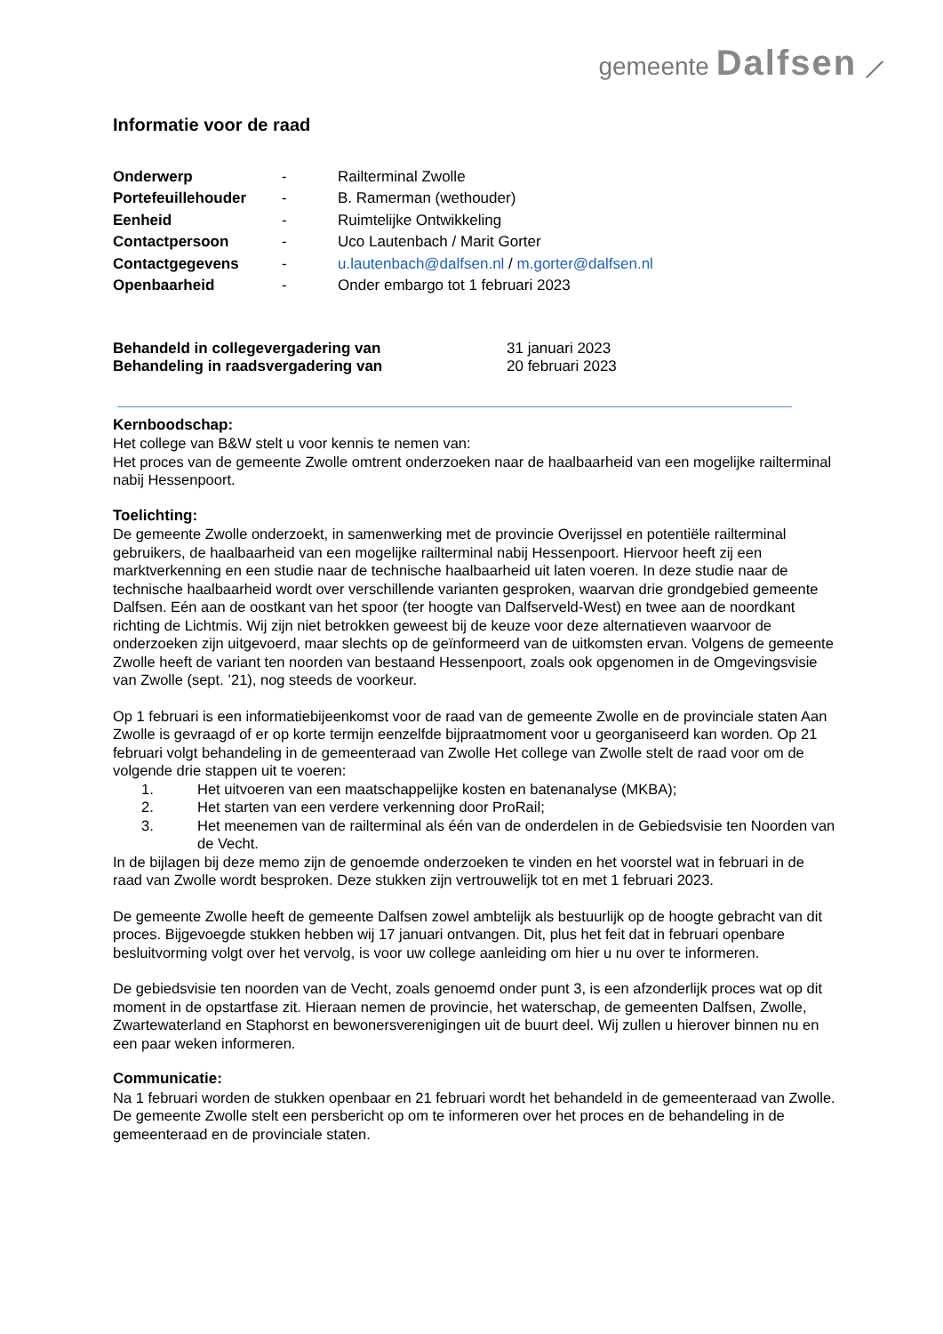gemeente Dalfsen ⟋
Informatie voor de raad
Onderwerp - Railterminal Zwolle Portefeuillehouder - B. Ramerman (wethouder) Eenheid - Ruimtelijke Ontwikkeling Contactpersoon - Uco Lautenbach / Marit Gorter Contactgegevens - u.lautenbach@dalfsen.nl / m.gorter@dalfsen.nl Openbaarheid - Onder embargo tot 1 februari 2023
Behandeld in collegevergadering van 31 januari 2023 Behandeling in raadsvergadering van 20 februari 2023
Kernboodschap:
Het college van B&W stelt u voor kennis te nemen van:
Het proces van de gemeente Zwolle omtrent onderzoeken naar de haalbaarheid van een mogelijke railterminal nabij Hessenpoort.
Toelichting:
De gemeente Zwolle onderzoekt, in samenwerking met de provincie Overijssel en potentiële railterminal gebruikers, de haalbaarheid van een mogelijke railterminal nabij Hessenpoort. Hiervoor heeft zij een marktverkenning en een studie naar de technische haalbaarheid uit laten voeren. In deze studie naar de technische haalbaarheid wordt over verschillende varianten gesproken, waarvan drie grondgebied gemeente Dalfsen. Eén aan de oostkant van het spoor (ter hoogte van Dalfserveld-West) en twee aan de noordkant richting de Lichtmis. Wij zijn niet betrokken geweest bij de keuze voor deze alternatieven waarvoor de onderzoeken zijn uitgevoerd, maar slechts op de geïnformeerd van de uitkomsten ervan. Volgens de gemeente Zwolle heeft de variant ten noorden van bestaand Hessenpoort, zoals ook opgenomen in de Omgevingsvisie van Zwolle (sept. ’21), nog steeds de voorkeur.
Op 1 februari is een informatiebijeenkomst voor de raad van de gemeente Zwolle en de provinciale staten Aan Zwolle is gevraagd of er op korte termijn eenzelfde bijpraatmoment voor u georganiseerd kan worden. Op 21 februari volgt behandeling in de gemeenteraad van Zwolle Het college van Zwolle stelt de raad voor om de volgende drie stappen uit te voeren:
1. Het uitvoeren van een maatschappelijke kosten en batenanalyse (MKBA);
2. Het starten van een verdere verkenning door ProRail;
3. Het meenemen van de railterminal als één van de onderdelen in de Gebiedsvisie ten Noorden van de Vecht.
In de bijlagen bij deze memo zijn de genoemde onderzoeken te vinden en het voorstel wat in februari in de raad van Zwolle wordt besproken. Deze stukken zijn vertrouwelijk tot en met 1 februari 2023.
De gemeente Zwolle heeft de gemeente Dalfsen zowel ambtelijk als bestuurlijk op de hoogte gebracht van dit proces. Bijgevoegde stukken hebben wij 17 januari ontvangen. Dit, plus het feit dat in februari openbare besluitvorming volgt over het vervolg, is voor uw college aanleiding om hier u nu over te informeren.
De gebiedsvisie ten noorden van de Vecht, zoals genoemd onder punt 3, is een afzonderlijk proces wat op dit moment in de opstartfase zit. Hieraan nemen de provincie, het waterschap, de gemeenten Dalfsen, Zwolle, Zwartewaterland en Staphorst en bewonersverenigingen uit de buurt deel. Wij zullen u hierover binnen nu en een paar weken informeren.
Communicatie:
Na 1 februari worden de stukken openbaar en 21 februari wordt het behandeld in de gemeenteraad van Zwolle. De gemeente Zwolle stelt een persbericht op om te informeren over het proces en de behandeling in de gemeenteraad en de provinciale staten.